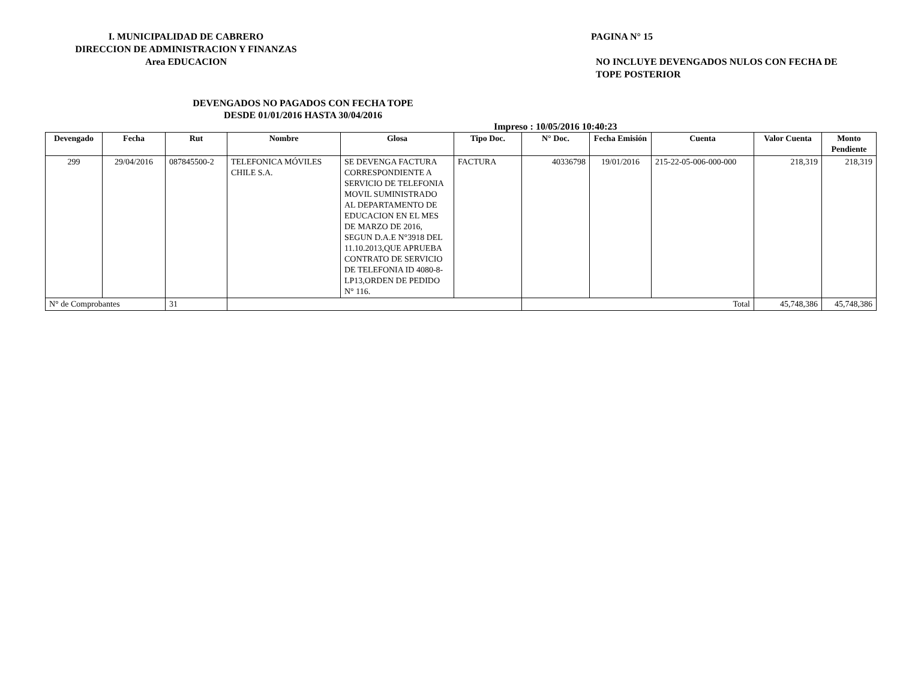I. MUNICIPALIDAD DE CABRERO
DIRECCION DE ADMINISTRACION Y FINANZAS
Area EDUCACION
PAGINA N° 15
NO INCLUYE DEVENGADOS NULOS CON FECHA DE TOPE POSTERIOR
DEVENGADOS NO PAGADOS CON FECHA TOPE
DESDE 01/01/2016 HASTA 30/04/2016
Impreso : 10/05/2016 10:40:23
| Devengado | Fecha | Rut | Nombre | Glosa | Tipo Doc. | N° Doc. | Fecha Emisión | Cuenta | Valor Cuenta | Monto Pendiente |
| --- | --- | --- | --- | --- | --- | --- | --- | --- | --- | --- |
| 299 | 29/04/2016 | 087845500-2 | TELEFONICA MÓVILES CHILE S.A. | SE DEVENGA FACTURA CORRESPONDIENTE A SERVICIO DE TELEFONIA MOVIL SUMINISTRADO AL DEPARTAMENTO DE EDUCACION EN EL MES DE MARZO DE 2016, SEGUN D.A.E N°3918 DEL 11.10.2013,QUE APRUEBA CONTRATO DE SERVICIO DE TELEFONIA ID 4080-8-LP13,ORDEN DE PEDIDO N° 116. | FACTURA | 40336798 | 19/01/2016 | 215-22-05-006-000-000 | 218,319 | 218,319 |
| N° de Comprobantes | | 31 | | | | Total | | | 45,748,386 | 45,748,386 |